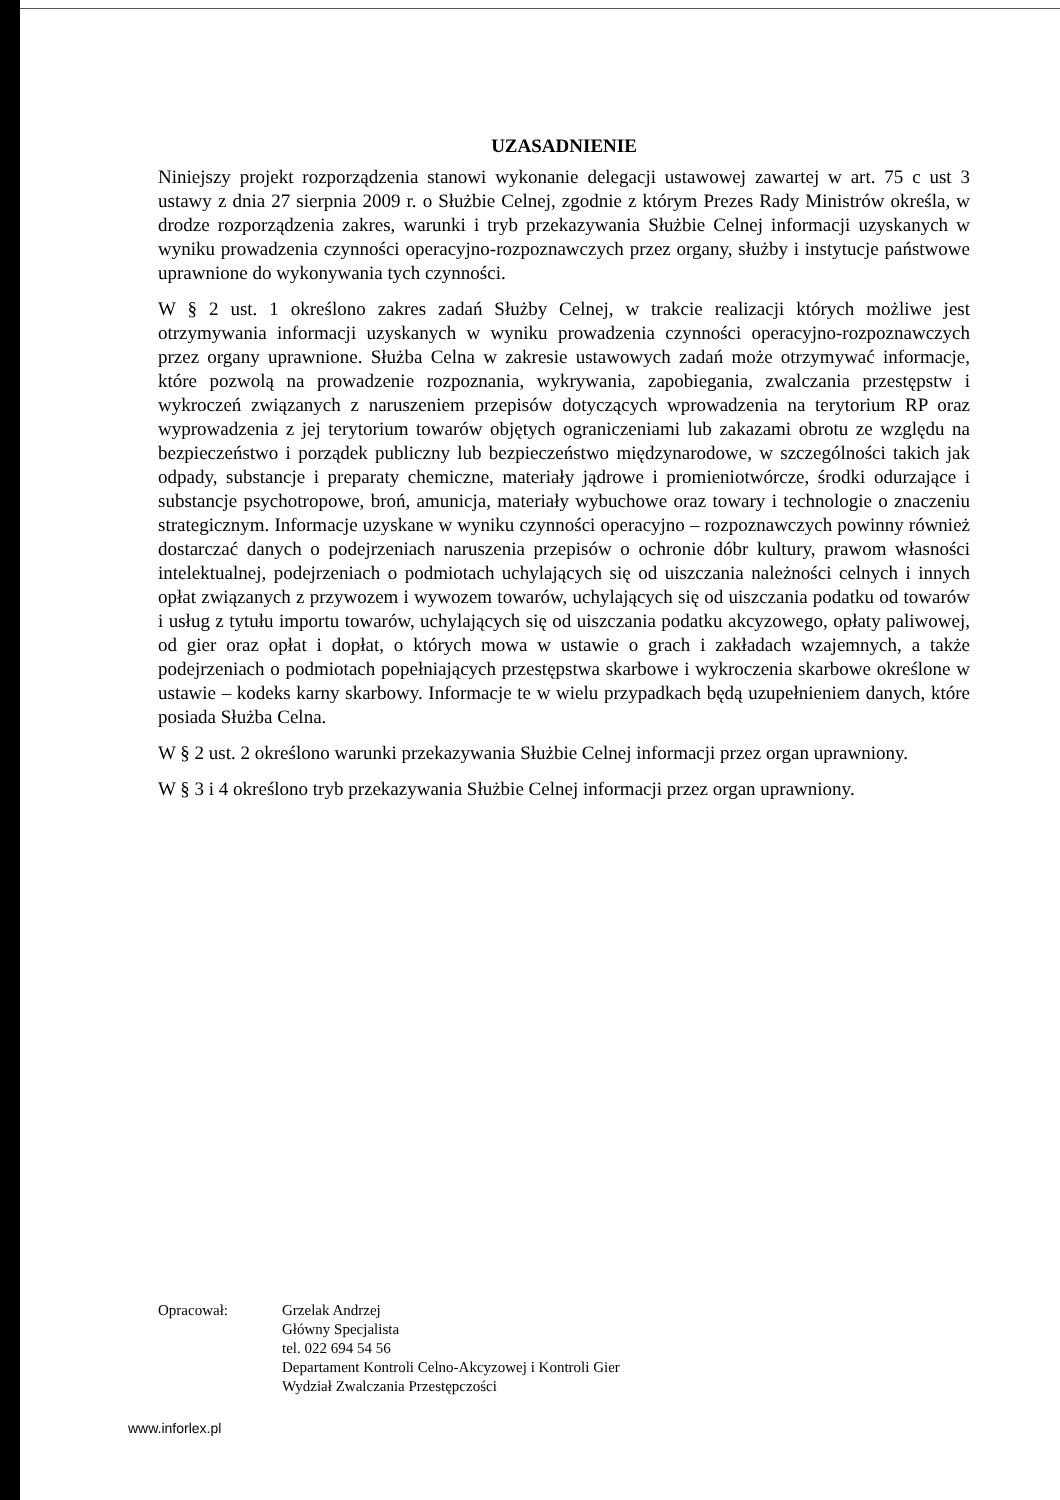UZASADNIENIE
Niniejszy projekt rozporządzenia stanowi wykonanie delegacji ustawowej zawartej w art. 75 c ust 3 ustawy z dnia 27 sierpnia 2009 r. o Służbie Celnej, zgodnie z którym Prezes Rady Ministrów określa, w drodze rozporządzenia zakres, warunki i tryb przekazywania Służbie Celnej informacji uzyskanych w wyniku prowadzenia czynności operacyjno-rozpoznawczych przez organy, służby i instytucje państwowe uprawnione do wykonywania tych czynności.
W § 2 ust. 1 określono zakres zadań Służby Celnej, w trakcie realizacji których możliwe jest otrzymywania informacji uzyskanych w wyniku prowadzenia czynności operacyjno-rozpoznawczych przez organy uprawnione. Służba Celna w zakresie ustawowych zadań może otrzymywać informacje, które pozwolą na prowadzenie rozpoznania, wykrywania, zapobiegania, zwalczania przestępstw i wykroczeń związanych z naruszeniem przepisów dotyczących wprowadzenia na terytorium RP oraz wyprowadzenia z jej terytorium towarów objętych ograniczeniami lub zakazami obrotu ze względu na bezpieczeństwo i porządek publiczny lub bezpieczeństwo międzynarodowe, w szczególności takich jak odpady, substancje i preparaty chemiczne, materiały jądrowe i promieniotwórcze, środki odurzające i substancje psychotropowe, broń, amunicja, materiały wybuchowe oraz towary i technologie o znaczeniu strategicznym. Informacje uzyskane w wyniku czynności operacyjno – rozpoznawczych powinny również dostarczać danych o podejrzeniach naruszenia przepisów o ochronie dóbr kultury, prawom własności intelektualnej, podejrzeniach o podmiotach uchylających się od uiszczania należności celnych i innych opłat związanych z przywozem i wywozem towarów, uchylających się od uiszczania podatku od towarów i usług z tytułu importu towarów, uchylających się od uiszczania podatku akcyzowego, opłaty paliwowej, od gier oraz opłat i dopłat, o których mowa w ustawie o grach i zakładach wzajemnych, a także podejrzeniach o podmiotach popełniających przestępstwa skarbowe i wykroczenia skarbowe określone w ustawie – kodeks karny skarbowy. Informacje te w wielu przypadkach będą uzupełnieniem danych, które posiada Służba Celna.
W § 2 ust. 2 określono warunki przekazywania Służbie Celnej informacji przez organ uprawniony.
W § 3 i 4 określono tryb przekazywania Służbie Celnej informacji przez organ uprawniony.
Opracował: Grzelak Andrzej
Główny Specjalista
tel. 022 694 54 56
Departament Kontroli Celno-Akcyzowej i Kontroli Gier
Wydział Zwalczania Przestępczości
www.inforlex.pl